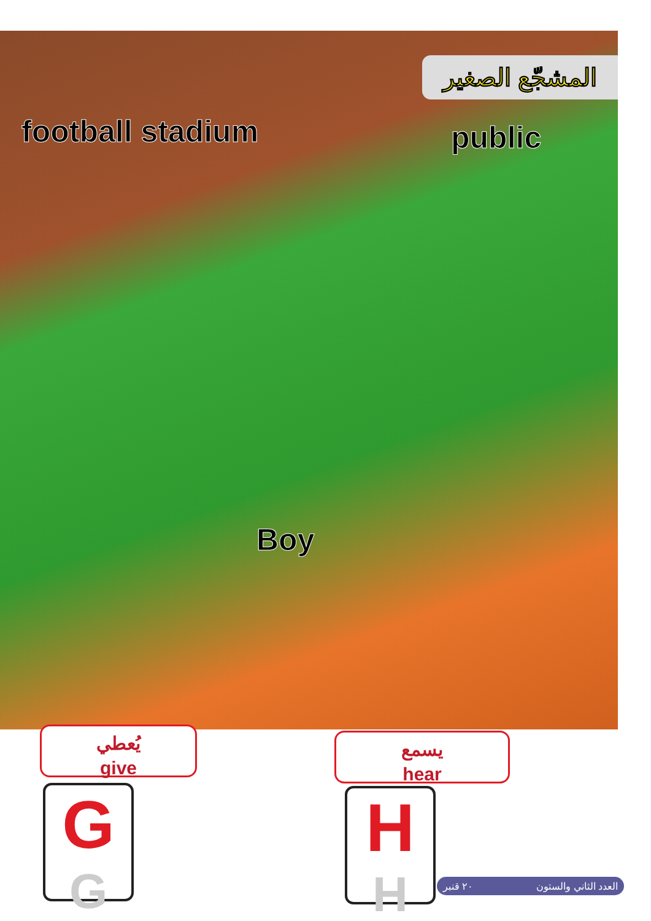المشجّع الصغير
football stadium public
Boy
يُعطي
give
يسمع
hear
G
G
H
H
٢٠ قنبر العدد الثاني والستون